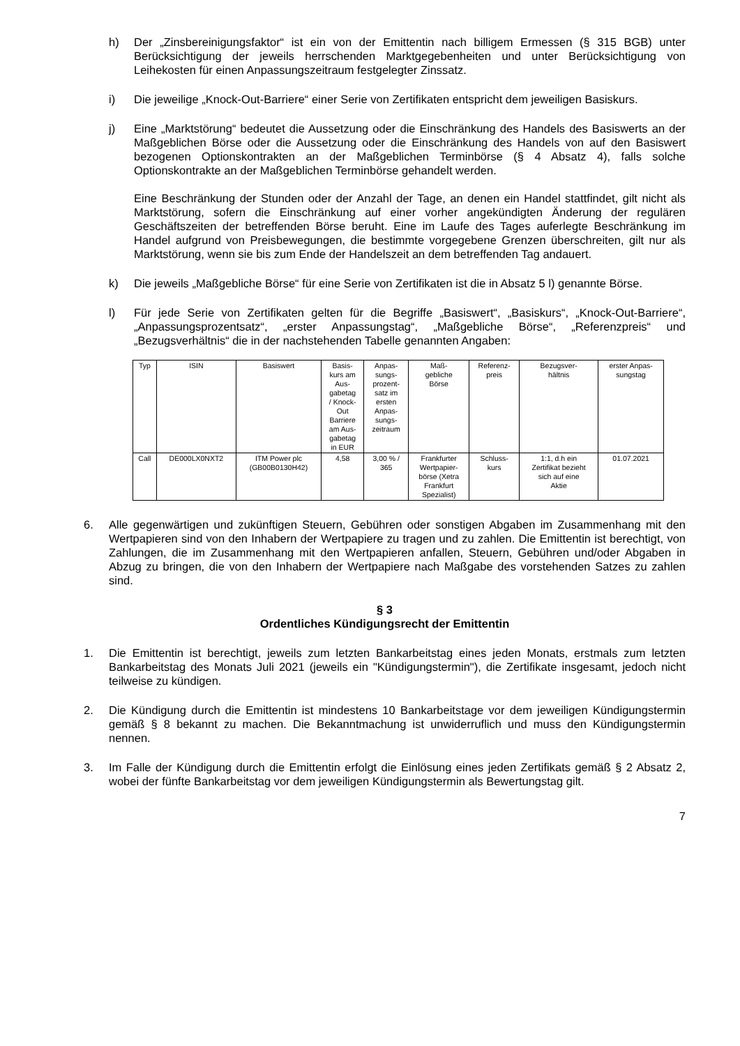h) Der „Zinsbereinigungsfaktor“ ist ein von der Emittentin nach billigem Ermessen (§ 315 BGB) unter Berücksichtigung der jeweils herrschenden Marktgegebenheiten und unter Berücksichtigung von Leihekosten für einen Anpassungszeitraum festgelegter Zinssatz.
i) Die jeweilige „Knock-Out-Barriere“ einer Serie von Zertifikaten entspricht dem jeweiligen Basiskurs.
j) Eine „Marktstörung“ bedeutet die Aussetzung oder die Einschränkung des Handels des Basiswerts an der Maßgeblichen Börse oder die Aussetzung oder die Einschränkung des Handels von auf den Basiswert bezogenen Optionskontrakten an der Maßgeblichen Terminbörse (§ 4 Absatz 4), falls solche Optionskontrakte an der Maßgeblichen Terminbörse gehandelt werden.
Eine Beschränkung der Stunden oder der Anzahl der Tage, an denen ein Handel stattfindet, gilt nicht als Marktstörung, sofern die Einschränkung auf einer vorher angekündigten Änderung der regulären Geschäftszeiten der betreffenden Börse beruht. Eine im Laufe des Tages auferlegte Beschränkung im Handel aufgrund von Preisbewegungen, die bestimmte vorgegebene Grenzen überschreiten, gilt nur als Marktstörung, wenn sie bis zum Ende der Handelszeit an dem betreffenden Tag andauert.
k) Die jeweils „Maßgebliche Börse“ für eine Serie von Zertifikaten ist die in Absatz 5 l) genannte Börse.
l) Für jede Serie von Zertifikaten gelten für die Begriffe „Basiswert“, „Basiskurs“, „Knock-Out-Barriere“, „Anpassungsprozentsatz“, „erster Anpassungstag“, „Maßgebliche Börse“, „Referenzpreis“ und „Bezugsverhältnis“ die in der nachstehenden Tabelle genannten Angaben:
| Typ | ISIN | Basiswert | Basis- kurs am Aus- gabetag / Knock- Out Barriere am Aus- gabetag in EUR | Anpas- sungs- prozent- satz im ersten Anpas- sungs- zeitraum | Maß- gebliche Börse | Referenz- preis | Bezugsver- hältnis | erster Anpas- sungstag |
| Call | DE000LX0NXT2 | ITM Power plc (GB00B0130H42) | 4,58 | 3,00 % / 365 | Frankfurter Wertpapier- börse (Xetra Frankfurt Spezialist) | Schluss- kurs | 1:1, d.h ein Zertifikat bezieht sich auf eine Aktie | 01.07.2021 |
6. Alle gegenwärtigen und zukünftigen Steuern, Gebühren oder sonstigen Abgaben im Zusammenhang mit den Wertpapieren sind von den Inhabern der Wertpapiere zu tragen und zu zahlen. Die Emittentin ist berechtigt, von Zahlungen, die im Zusammenhang mit den Wertpapieren anfallen, Steuern, Gebühren und/oder Abgaben in Abzug zu bringen, die von den Inhabern der Wertpapiere nach Maßgabe des vorstehenden Satzes zu zahlen sind.
§ 3
Ordentliches Kündigungsrecht der Emittentin
1. Die Emittentin ist berechtigt, jeweils zum letzten Bankarbeitstag eines jeden Monats, erstmals zum letzten Bankarbeitstag des Monats Juli 2021 (jeweils ein "Kündigungstermin"), die Zertifikate insgesamt, jedoch nicht teilweise zu kündigen.
2. Die Kündigung durch die Emittentin ist mindestens 10 Bankarbeitstage vor dem jeweiligen Kündigungstermin gemäß § 8 bekannt zu machen. Die Bekanntmachung ist unwiderruflich und muss den Kündigungstermin nennen.
3. Im Falle der Kündigung durch die Emittentin erfolgt die Einlösung eines jeden Zertifikats gemäß § 2 Absatz 2, wobei der fünfte Bankarbeitstag vor dem jeweiligen Kündigungstermin als Bewertungstag gilt.
7